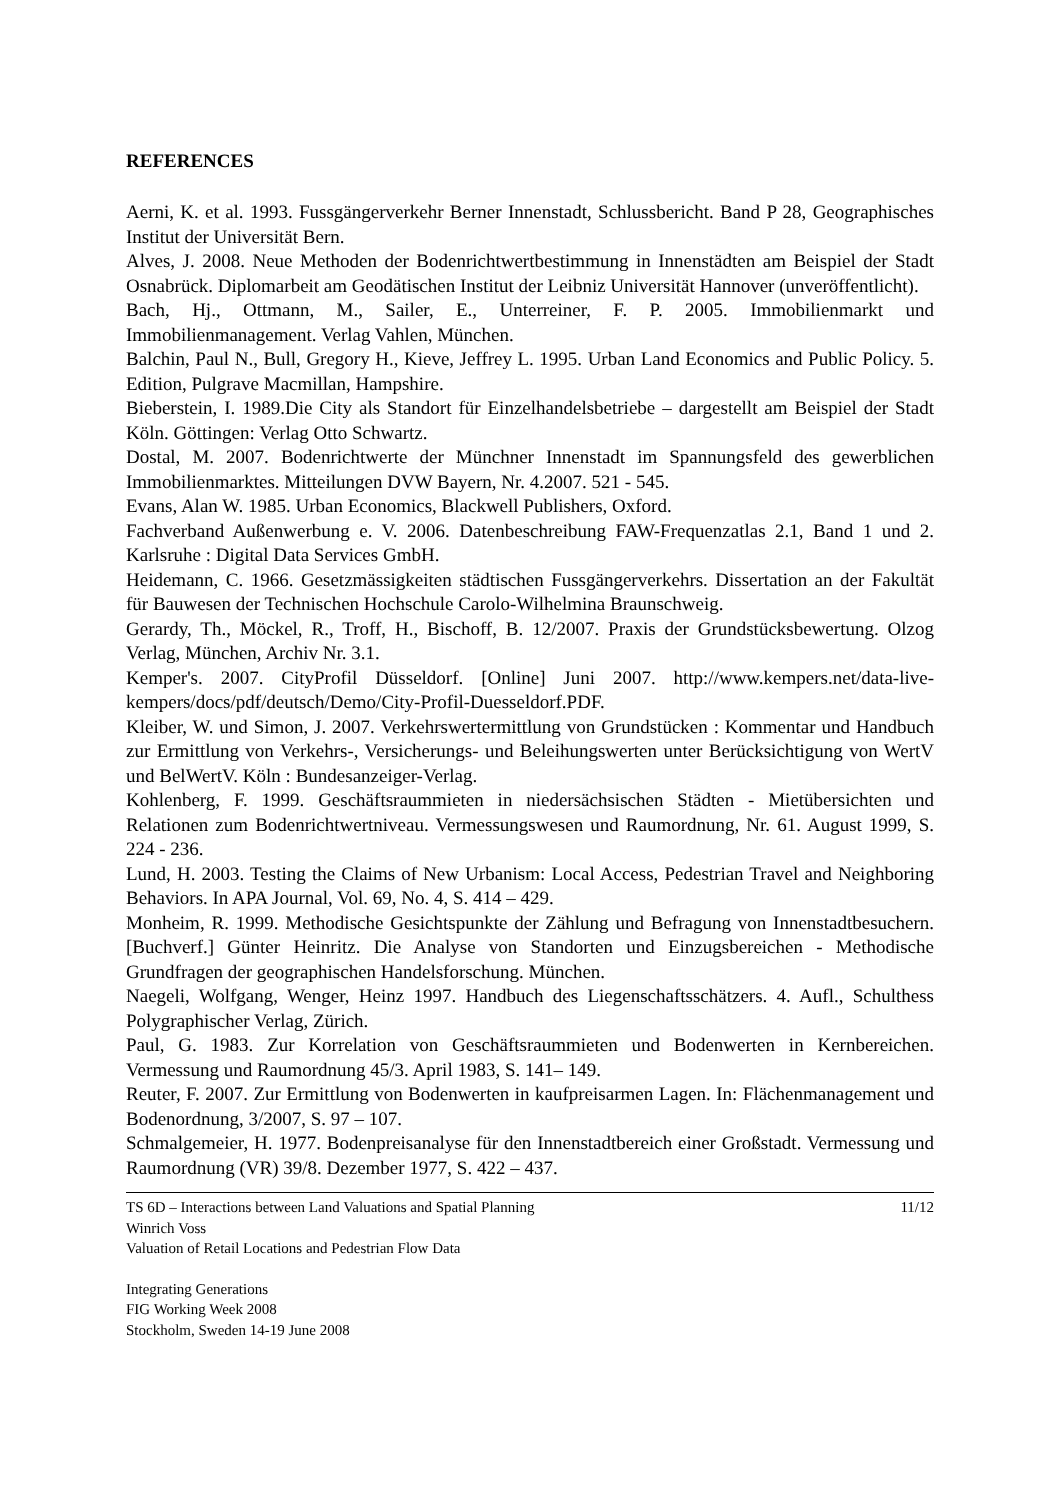REFERENCES
Aerni, K. et al. 1993. Fussgängerverkehr Berner Innenstadt, Schlussbericht. Band P 28, Geographisches Institut der Universität Bern.
Alves, J. 2008. Neue Methoden der Bodenrichtwertbestimmung in Innenstädten am Beispiel der Stadt Osnabrück. Diplomarbeit am Geodätischen Institut der Leibniz Universität Hannover (unveröffentlicht).
Bach, Hj., Ottmann, M., Sailer, E., Unterreiner, F. P. 2005. Immobilienmarkt und Immobilienmanagement. Verlag Vahlen, München.
Balchin, Paul N., Bull, Gregory H., Kieve, Jeffrey L. 1995. Urban Land Economics and Public Policy. 5. Edition, Pulgrave Macmillan, Hampshire.
Bieberstein, I. 1989.Die City als Standort für Einzelhandelsbetriebe – dargestellt am Beispiel der Stadt Köln. Göttingen: Verlag Otto Schwartz.
Dostal, M. 2007. Bodenrichtwerte der Münchner Innenstadt im Spannungsfeld des gewerblichen Immobilienmarktes. Mitteilungen DVW Bayern, Nr. 4.2007. 521 - 545.
Evans, Alan W. 1985. Urban Economics, Blackwell Publishers, Oxford.
Fachverband Außenwerbung e. V. 2006. Datenbeschreibung FAW-Frequenzatlas 2.1, Band 1 und 2. Karlsruhe : Digital Data Services GmbH.
Heidemann, C. 1966. Gesetzmässigkeiten städtischen Fussgängerverkehrs. Dissertation an der Fakultät für Bauwesen der Technischen Hochschule Carolo-Wilhelmina Braunschweig.
Gerardy, Th., Möckel, R., Troff, H., Bischoff, B. 12/2007. Praxis der Grundstücksbewertung. Olzog Verlag, München, Archiv Nr. 3.1.
Kemper's. 2007. CityProfil Düsseldorf. [Online] Juni 2007. http://www.kempers.net/data-live-kempers/docs/pdf/deutsch/Demo/City-Profil-Duesseldorf.PDF.
Kleiber, W. und Simon, J. 2007. Verkehrswertermittlung von Grundstücken : Kommentar und Handbuch zur Ermittlung von Verkehrs-, Versicherungs- und Beleihungswerten unter Berücksichtigung von WertV und BelWertV. Köln : Bundesanzeiger-Verlag.
Kohlenberg, F. 1999. Geschäftsraummieten in niedersächsischen Städten - Mietübersichten und Relationen zum Bodenrichtwertniveau. Vermessungswesen und Raumordnung, Nr. 61. August 1999, S. 224 - 236.
Lund, H. 2003. Testing the Claims of New Urbanism: Local Access, Pedestrian Travel and Neighboring Behaviors. In APA Journal, Vol. 69, No. 4, S. 414 – 429.
Monheim, R. 1999. Methodische Gesichtspunkte der Zählung und Befragung von Innenstadtbesuchern. [Buchverf.] Günter Heinritz. Die Analyse von Standorten und Einzugsbereichen - Methodische Grundfragen der geographischen Handelsforschung. München.
Naegeli, Wolfgang, Wenger, Heinz 1997. Handbuch des Liegenschaftsschätzers. 4. Aufl., Schulthess Polygraphischer Verlag, Zürich.
Paul, G. 1983. Zur Korrelation von Geschäftsraummieten und Bodenwerten in Kernbereichen. Vermessung und Raumordnung 45/3. April 1983, S. 141– 149.
Reuter, F. 2007. Zur Ermittlung von Bodenwerten in kaufpreisarmen Lagen. In: Flächenmanagement und Bodenordnung, 3/2007, S. 97 – 107.
Schmalgemeier, H. 1977. Bodenpreisanalyse für den Innenstadtbereich einer Großstadt. Vermessung und Raumordnung (VR) 39/8. Dezember 1977, S. 422 – 437.
TS 6D – Interactions between Land Valuations and Spatial Planning
Winrich Voss
Valuation of Retail Locations and Pedestrian Flow Data
11/12
Integrating Generations
FIG Working Week 2008
Stockholm, Sweden 14-19 June 2008